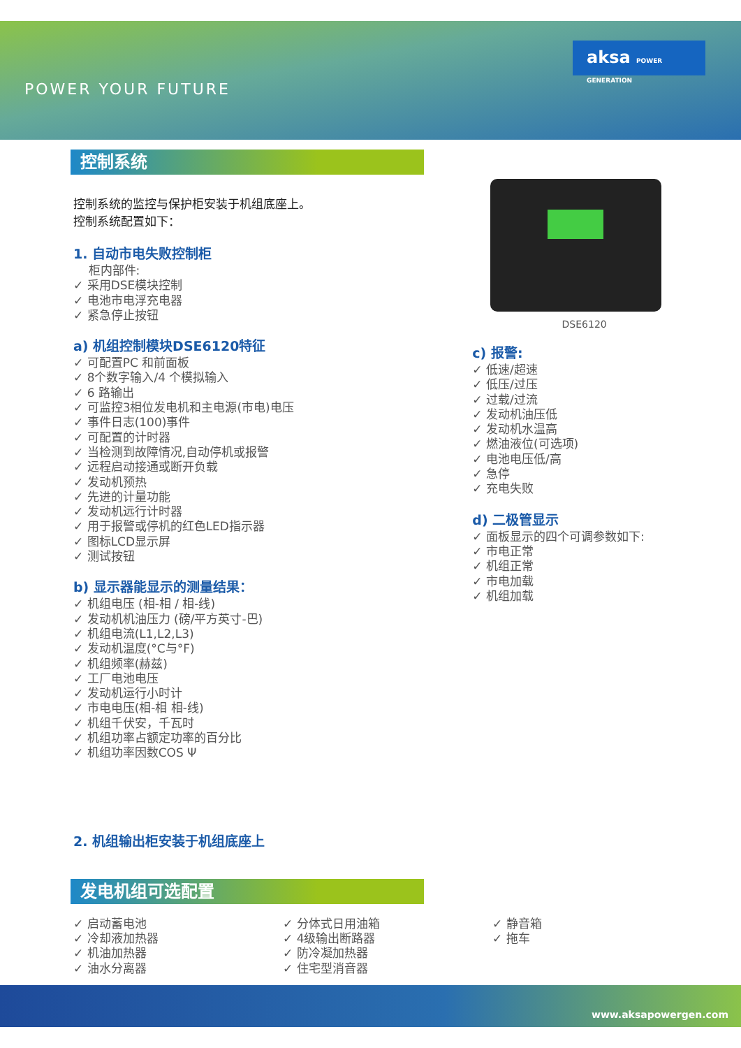POWER YOUR FUTURE
aksa POWER GENERATION
控制系统
控制系统的监控与保护柜安装于机组底座上。
控制系统配置如下：
1. 自动市电失败控制柜
柜内部件:
✓ 采用DSE模块控制
✓ 电池市电浮充电器
✓ 紧急停止按钮
a) 机组控制模块DSE6120特征
✓ 可配置PC 和前面板
✓ 8个数字输入/4 个模拟输入
✓ 6 路输出
✓ 可监控3相位发电机和主电源(市电)电压
✓ 事件日志(100)事件
✓ 可配置的计时器
✓ 当检测到故障情况,自动停机或报警
✓ 远程启动接通或断开负载
✓ 发动机预热
✓ 先进的计量功能
✓ 发动机远行计时器
✓ 用于报警或停机的红色LED指示器
✓ 图标LCD显示屏
✓ 测试按钮
b) 显示器能显示的测量结果：
✓ 机组电压 (相-相 / 相-线)
✓ 发动机机油压力 (磅/平方英寸-巴)
✓ 机组电流(L1,L2,L3)
✓ 发动机温度(°C与°F)
✓ 机组频率(赫兹)
✓ 工厂电池电压
✓ 发动机运行小时计
✓ 市电电压(相-相 相-线)
✓ 机组千伏安，千瓦时
✓ 机组功率占额定功率的百分比
✓ 机组功率因数COS Ψ
2. 机组输出柜安装于机组底座上
DSE6120
c) 报警:
✓ 低速/超速
✓ 低压/过压
✓ 过载/过流
✓ 发动机油压低
✓ 发动机水温高
✓ 燃油液位(可选项)
✓ 电池电压低/高
✓ 急停
✓ 充电失败
d) 二极管显示
✓ 面板显示的四个可调参数如下:
✓ 市电正常
✓ 机组正常
✓ 市电加载
✓ 机组加载
发电机组可选配置
✓ 启动蓄电池
✓ 冷却液加热器
✓ 机油加热器
✓ 油水分离器
✓ 分体式日用油箱
✓ 4级输出断路器
✓ 防冷凝加热器
✓ 住宅型消音器
✓ 静音箱
✓ 拖车
www.aksapowergen.com